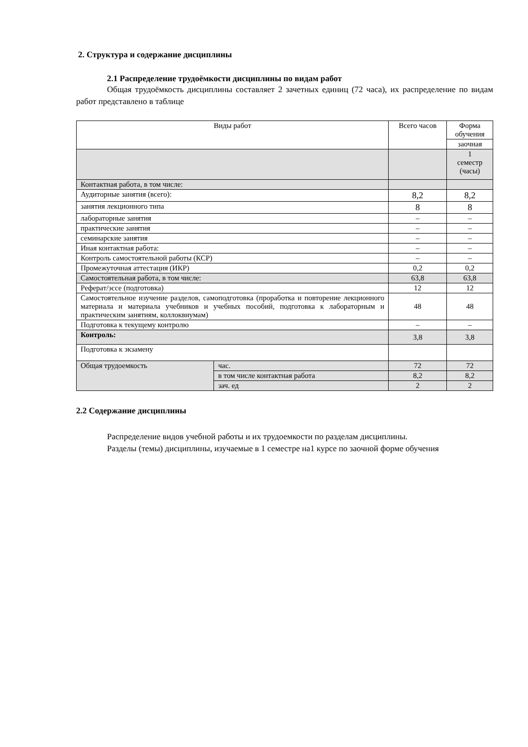2. Структура и содержание дисциплины
2.1 Распределение трудоёмкости дисциплины по видам работ
Общая трудоёмкость дисциплины составляет 2 зачетных единиц (72 часа), их распределение по видам работ представлено в таблице
| Виды работ | | Всего часов | Форма обучения |
| --- | --- | --- | --- |
| | | | заочная |
| | | | 1 семестр (часы) |
| Контактная работа, в том числе: | | | |
| Аудиторные занятия (всего): | | 8,2 | 8,2 |
| занятия лекционного типа | | 8 | 8 |
| лабораторные занятия | | – | – |
| практические занятия | | – | – |
| семинарские занятия | | – | – |
| Иная контактная работа: | | – | – |
| Контроль самостоятельной работы (КСР) | | – | – |
| Промежуточная аттестация (ИКР) | | 0,2 | 0,2 |
| Самостоятельная работа, в том числе: | | 63,8 | 63,8 |
| Реферат/эссе (подготовка) | | 12 | 12 |
| Самостоятельное изучение разделов, самоподготовка (проработка и повторение лекционного материала и материала учебников и учебных пособий, подготовка к лабораторным и практическим занятиям, коллоквиумам) | | 48 | 48 |
| Подготовка к текущему контролю | | – | – |
| Контроль: | | 3,8 | 3,8 |
| Подготовка к экзамену | | | |
| Общая трудоемкость | час. | 72 | 72 |
| | в том числе контактная работа | 8,2 | 8,2 |
| | зач. ед | 2 | 2 |
2.2 Содержание дисциплины
Распределение видов учебной работы и их трудоемкости по разделам дисциплины.
Разделы (темы) дисциплины, изучаемые в 1 семестре на1 курсе по заочной форме обучения